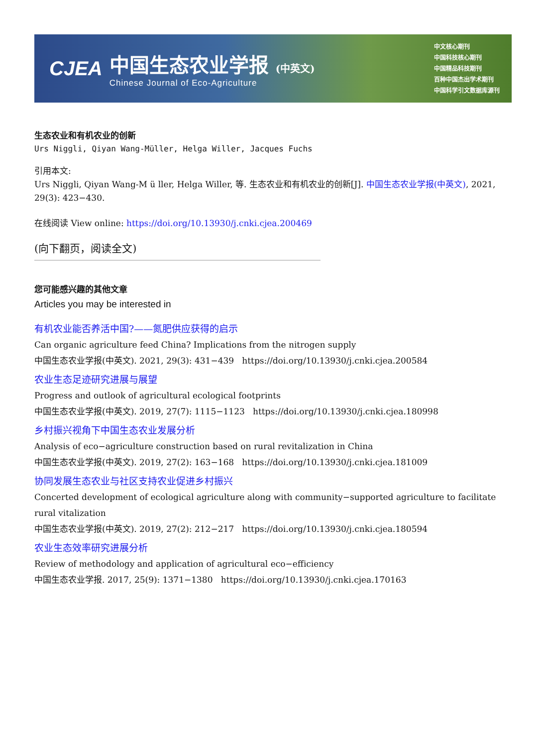CJEA
中国生态农业学报 (中英文)
Chinese Journal of Eco-Agriculture
中文核心期刊
中国科技核心期刊
中国精品科技期刊
百种中国杰出学术期刊
中国科学引文数据库源刊
生态农业和有机农业的创新
Urs Niggli, Qiyan Wang-Müller, Helga Willer, Jacques Fuchs
引用本文:
Urs Niggli, Qiyan Wang-M ü ller, Helga Willer, 等. 生态农业和有机农业的创新[J]. 中国生态农业学报(中英文), 2021, 29(3): 423−430.
在线阅读 View online: https://doi.org/10.13930/j.cnki.cjea.200469
(向下翻页，阅读全文)
您可能感兴趣的其他文章
Articles you may be interested in
有机农业能否养活中国?——氮肥供应获得的启示
Can organic agriculture feed China? Implications from the nitrogen supply
中国生态农业学报(中英文). 2021, 29(3): 431−439 https://doi.org/10.13930/j.cnki.cjea.200584
农业生态足迹研究进展与展望
Progress and outlook of agricultural ecological footprints
中国生态农业学报(中英文). 2019, 27(7): 1115−1123 https://doi.org/10.13930/j.cnki.cjea.180998
乡村振兴视角下中国生态农业发展分析
Analysis of eco−agriculture construction based on rural revitalization in China
中国生态农业学报(中英文). 2019, 27(2): 163−168 https://doi.org/10.13930/j.cnki.cjea.181009
协同发展生态农业与社区支持农业促进乡村振兴
Concerted development of ecological agriculture along with community−supported agriculture to facilitate rural vitalization
中国生态农业学报(中英文). 2019, 27(2): 212−217 https://doi.org/10.13930/j.cnki.cjea.180594
农业生态效率研究进展分析
Review of methodology and application of agricultural eco−efficiency
中国生态农业学报. 2017, 25(9): 1371−1380 https://doi.org/10.13930/j.cnki.cjea.170163